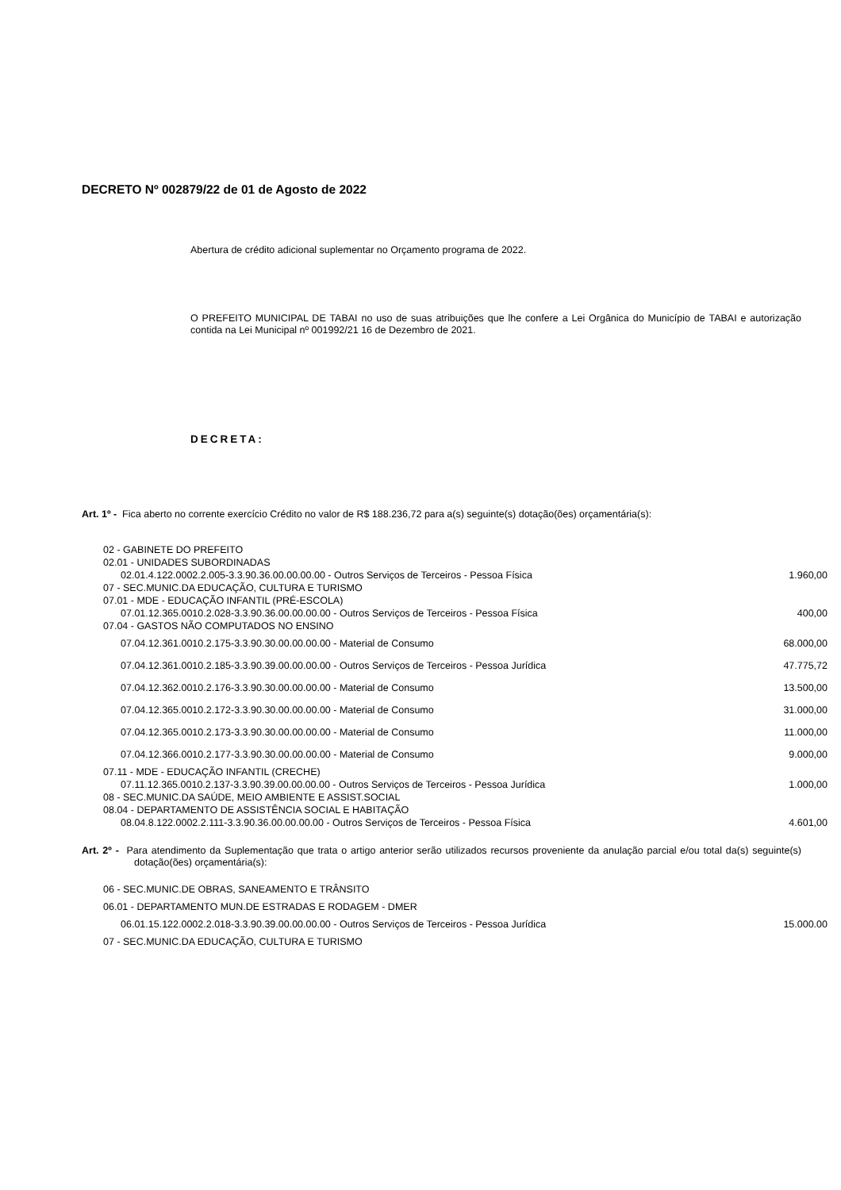DECRETO Nº 002879/22 de 01 de Agosto de 2022
Abertura de crédito adicional suplementar no Orçamento programa de 2022.
O PREFEITO MUNICIPAL DE TABAI no uso de suas atribuições que lhe confere a Lei Orgânica do Município de TABAI e autorização contida na Lei Municipal nº 001992/21 16 de Dezembro de 2021.
DECRETA:
Art. 1º - Fica aberto no corrente exercício Crédito no valor de R$ 188.236,72 para a(s) seguinte(s) dotação(ões) orçamentária(s):
| 02 - GABINETE DO PREFEITO | |
| 02.01 - UNIDADES SUBORDINADAS | |
| 02.01.4.122.0002.2.005-3.3.90.36.00.00.00.00 - Outros Serviços de Terceiros - Pessoa Física | 1.960,00 |
| 07 - SEC.MUNIC.DA EDUCAÇÃO, CULTURA E TURISMO | |
| 07.01 - MDE - EDUCAÇÃO INFANTIL (PRÉ-ESCOLA) | |
| 07.01.12.365.0010.2.028-3.3.90.36.00.00.00.00 - Outros Serviços de Terceiros - Pessoa Física | 400,00 |
| 07.04 - GASTOS NÃO COMPUTADOS NO ENSINO | |
| 07.04.12.361.0010.2.175-3.3.90.30.00.00.00.00 - Material de Consumo | 68.000,00 |
| 07.04.12.361.0010.2.185-3.3.90.39.00.00.00.00 - Outros Serviços de Terceiros - Pessoa Jurídica | 47.775,72 |
| 07.04.12.362.0010.2.176-3.3.90.30.00.00.00.00 - Material de Consumo | 13.500,00 |
| 07.04.12.365.0010.2.172-3.3.90.30.00.00.00.00 - Material de Consumo | 31.000,00 |
| 07.04.12.365.0010.2.173-3.3.90.30.00.00.00.00 - Material de Consumo | 11.000,00 |
| 07.04.12.366.0010.2.177-3.3.90.30.00.00.00.00 - Material de Consumo | 9.000,00 |
| 07.11 - MDE - EDUCAÇÃO INFANTIL (CRECHE) | |
| 07.11.12.365.0010.2.137-3.3.90.39.00.00.00.00 - Outros Serviços de Terceiros - Pessoa Jurídica | 1.000,00 |
| 08 - SEC.MUNIC.DA SAÚDE, MEIO AMBIENTE E ASSIST.SOCIAL | |
| 08.04 - DEPARTAMENTO DE ASSISTÊNCIA SOCIAL E HABITAÇÃO | |
| 08.04.8.122.0002.2.111-3.3.90.36.00.00.00.00 - Outros Serviços de Terceiros - Pessoa Física | 4.601,00 |
Art. 2º - Para atendimento da Suplementação que trata o artigo anterior serão utilizados recursos proveniente da anulação parcial e/ou total da(s) seguinte(s) dotação(ões) orçamentária(s):
| 06 - SEC.MUNIC.DE OBRAS, SANEAMENTO E TRÂNSITO | |
| 06.01 - DEPARTAMENTO MUN.DE ESTRADAS E RODAGEM - DMER | |
| 06.01.15.122.0002.2.018-3.3.90.39.00.00.00.00 - Outros Serviços de Terceiros - Pessoa Jurídica | 15.000.00 |
| 07 - SEC.MUNIC.DA EDUCAÇÃO, CULTURA E TURISMO | |